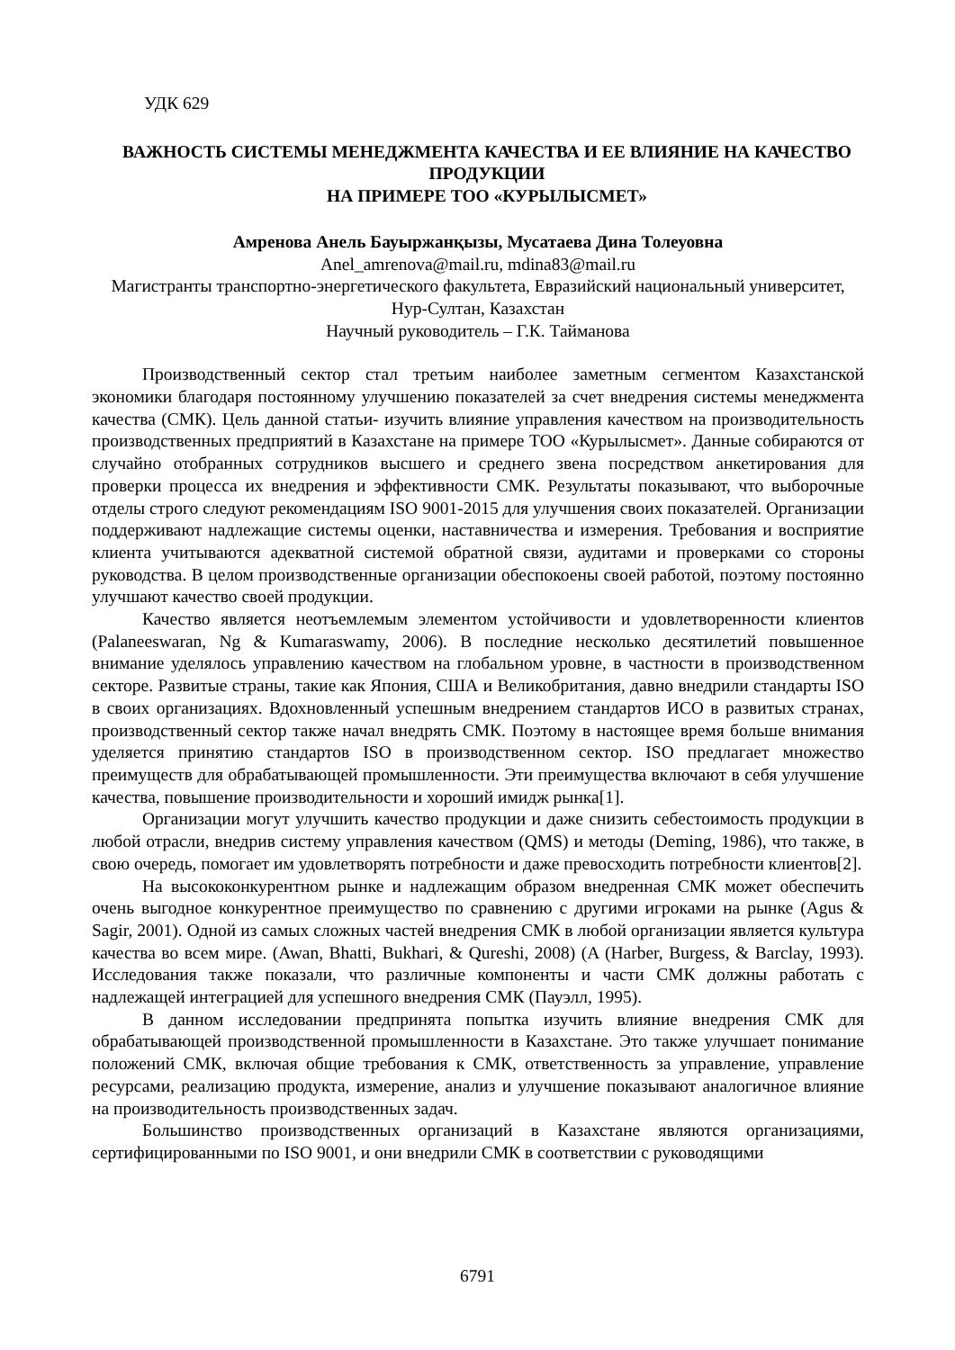УДК 629
ВАЖНОСТЬ СИСТЕМЫ МЕНЕДЖМЕНТА КАЧЕСТВА И ЕЕ ВЛИЯНИЕ НА КАЧЕСТВО ПРОДУКЦИИ
НА ПРИМЕРЕ ТОО «КУРЫЛЫСМЕТ»
Амренова Анель Бауыржанқызы, Мусатаева Дина Толеуовна
Anel_amrenova@mail.ru, mdina83@mail.ru
Магистранты транспортно-энергетического факультета, Евразийский национальный университет, Нур-Султан, Казахстан
Научный руководитель – Г.К. Тайманова
Производственный сектор стал третьим наиболее заметным сегментом Казахстанской экономики благодаря постоянному улучшению показателей за счет внедрения системы менеджмента качества (СМК). Цель данной статьи- изучить влияние управления качеством на производительность производственных предприятий в Казахстане на примере ТОО «Курылысмет». Данные собираются от случайно отобранных сотрудников высшего и среднего звена посредством анкетирования для проверки процесса их внедрения и эффективности СМК. Результаты показывают, что выборочные отделы строго следуют рекомендациям ISO 9001-2015 для улучшения своих показателей. Организации поддерживают надлежащие системы оценки, наставничества и измерения. Требования и восприятие клиента учитываются адекватной системой обратной связи, аудитами и проверками со стороны руководства. В целом производственные организации обеспокоены своей работой, поэтому постоянно улучшают качество своей продукции.
Качество является неотъемлемым элементом устойчивости и удовлетворенности клиентов (Palaneeswaran, Ng & Kumaraswamy, 2006). В последние несколько десятилетий повышенное внимание уделялось управлению качеством на глобальном уровне, в частности в производственном секторе. Развитые страны, такие как Япония, США и Великобритания, давно внедрили стандарты ISO в своих организациях. Вдохновленный успешным внедрением стандартов ИСО в развитых странах, производственный сектор также начал внедрять СМК. Поэтому в настоящее время больше внимания уделяется принятию стандартов ISO в производственном сектор. ISO предлагает множество преимуществ для обрабатывающей промышленности. Эти преимущества включают в себя улучшение качества, повышение производительности и хороший имидж рынка[1].
Организации могут улучшить качество продукции и даже снизить себестоимость продукции в любой отрасли, внедрив систему управления качеством (QMS) и методы (Deming, 1986), что также, в свою очередь, помогает им удовлетворять потребности и даже превосходить потребности клиентов[2].
На высококонкурентном рынке и надлежащим образом внедренная СМК может обеспечить очень выгодное конкурентное преимущество по сравнению с другими игроками на рынке (Agus & Sagir, 2001). Одной из самых сложных частей внедрения СМК в любой организации является культура качества во всем мире. (Awan, Bhatti, Bukhari, & Qureshi, 2008) (A (Harber, Burgess, & Barclay, 1993). Исследования также показали, что различные компоненты и части СМК должны работать с надлежащей интеграцией для успешного внедрения СМК (Пауэлл, 1995).
В данном исследовании предпринята попытка изучить влияние внедрения СМК для обрабатывающей производственной промышленности в Казахстане. Это также улучшает понимание положений СМК, включая общие требования к СМК, ответственность за управление, управление ресурсами, реализацию продукта, измерение, анализ и улучшение показывают аналогичное влияние на производительность производственных задач.
Большинство производственных организаций в Казахстане являются организациями, сертифицированными по ISO 9001, и они внедрили СМК в соответствии с руководящими
6791